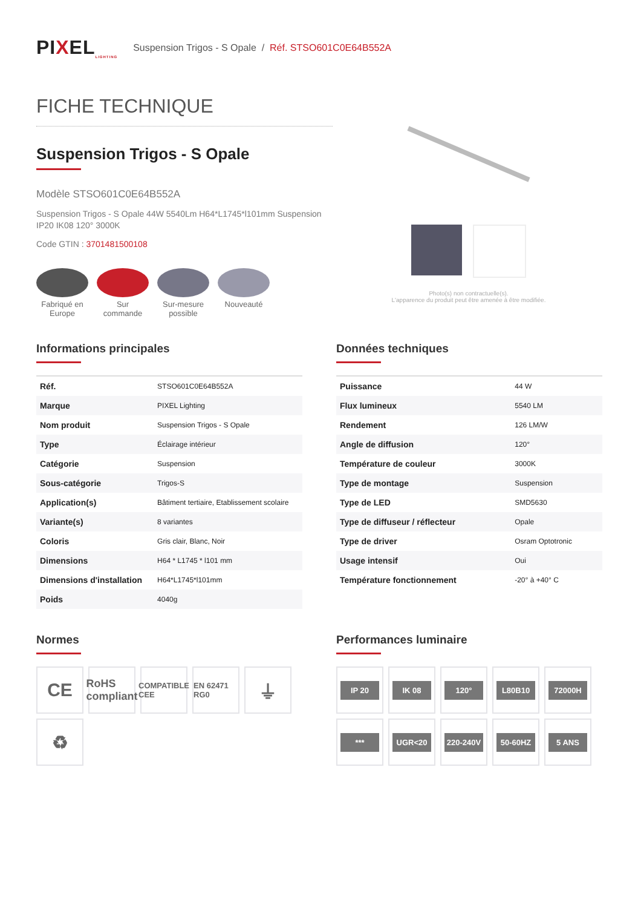PIXEL<sub>LIGHTING</sub>
Suspension Trigos - S Opale / Réf. STSO601C0E64B552A
FICHE TECHNIQUE
Suspension Trigos - S Opale
Modèle STSO601C0E64B552A
Suspension Trigos - S Opale 44W 5540Lm H64*L1745*l101mm Suspension IP20 IK08 120° 3000K
Code GTIN : 3701481500108
Fabriqué en Europe
Sur commande
Sur-mesure possible
Nouveauté
Photo(s) non contractuelle(s).
L'apparence du produit peut être amenée à être modifiée.
Informations principales
| Réf. | STSO601C0E64B552A |
| Marque | PIXEL Lighting |
| Nom produit | Suspension Trigos - S Opale |
| Type | Éclairage intérieur |
| Catégorie | Suspension |
| Sous-catégorie | Trigos-S |
| Application(s) | Bâtiment tertiaire, Etablissement scolaire |
| Variante(s) | 8 variantes |
| Coloris | Gris clair, Blanc, Noir |
| Dimensions | H64 * L1745 * l101 mm |
| Dimensions d'installation | H64*L1745*l101mm |
| Poids | 4040g |
Données techniques
| Puissance | 44 W |
| Flux lumineux | 5540 LM |
| Rendement | 126 LM/W |
| Angle de diffusion | 120° |
| Température de couleur | 3000K |
| Type de montage | Suspension |
| Type de LED | SMD5630 |
| Type de diffuseur / réflecteur | Opale |
| Type de driver | Osram Optotronic |
| Usage intensif | Oui |
| Température fonctionnement | -20° à +40° C |
Normes
CE
RoHS compliant
COMPATIBLE CEE
EN 62471 RG0
⏚
♻
Performances luminaire
IP 20
IK 08
120°
L80B10
72000H
***
UGR<20
220-240V
50-60HZ
5 ANS